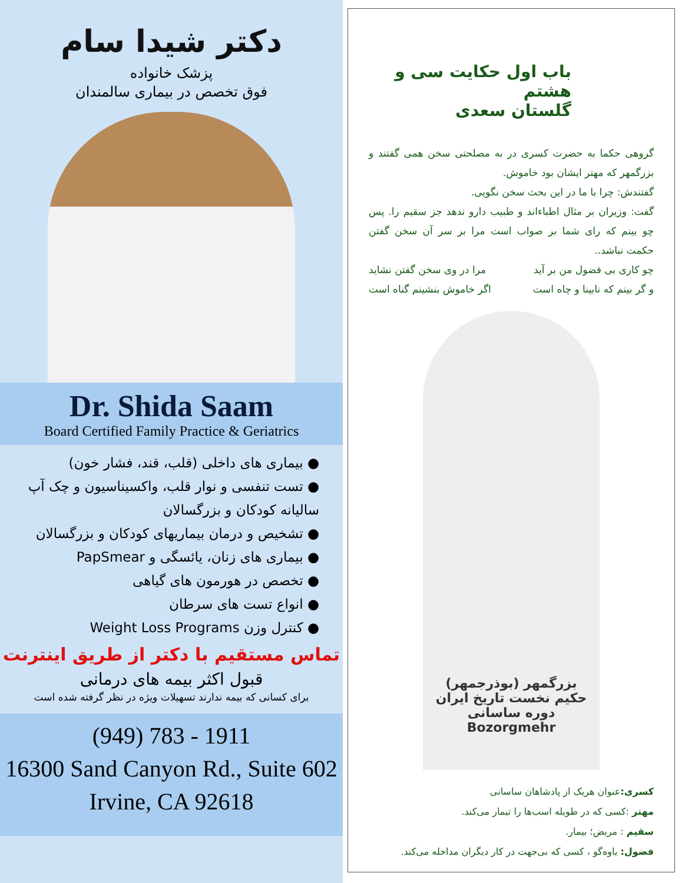دکتر شیدا سام
پزشک خانواده
فوق تخصص در بیماری سالمندان
Dr. Shida Saam
Board Certified Family Practice & Geriatrics
● بیماری های داخلی (قلب، قند، فشار خون)
● تست تنفسی و نوار قلب، واکسیناسیون و چک آپ سالیانه کودکان و بزرگسالان
● تشخیص و درمان بیماریهای کودکان و بزرگسالان
● بیماری های زنان، یائسگی و PapSmear
● تخصص در هورمون های گیاهی
● انواع تست های سرطان
● کنترل وزن Weight Loss Programs
تماس مستقیم با دکتر از طریق اینترنت
قبول اکثر بیمه های درمانی
برای کسانی که بیمه ندارند تسهیلات ویژه در نظر گرفته شده است
(949) 783 - 1911
16300 Sand Canyon Rd., Suite 602
Irvine, CA 92618
باب اول حکایت سی و هشتم
گلستان سعدی
گروهی حکما به حضرت کسری در به مصلحتی سخن همی گفتند و بزرگمهر که مهتر ایشان بود خاموش.
گفتندش: چرا با ما در این بحث سخن نگویی.
گفت: وزیران بر مثال اطباءاند و طبیب دارو ندهد جز سقیم را. پس چو بینم که رای شما بر صواب است مرا بر سر آن سخن گفتن حکمت نباشد..
چو کاری بی فضول من بر آید مرا در وی سخن گفتن نشاید
و گر بینم که نابینا و چاه است اگر خاموش بنشینم گناه است
بزرگمهر (بوذرجمهر)
حکیم نخست تاریخ ایران
دوره ساسانی
Bozorgmehr
کسری: عنوان هریک از پادشاهان ساسانی
مهتر :کسی که در طویله اسب‌ها را تیمار می‌کند.
سقیم : مریض؛ بیمار.
فضول: یاوه‌گو ، کسی که بی‌جهت در کار دیگران مداخله می‌کند.